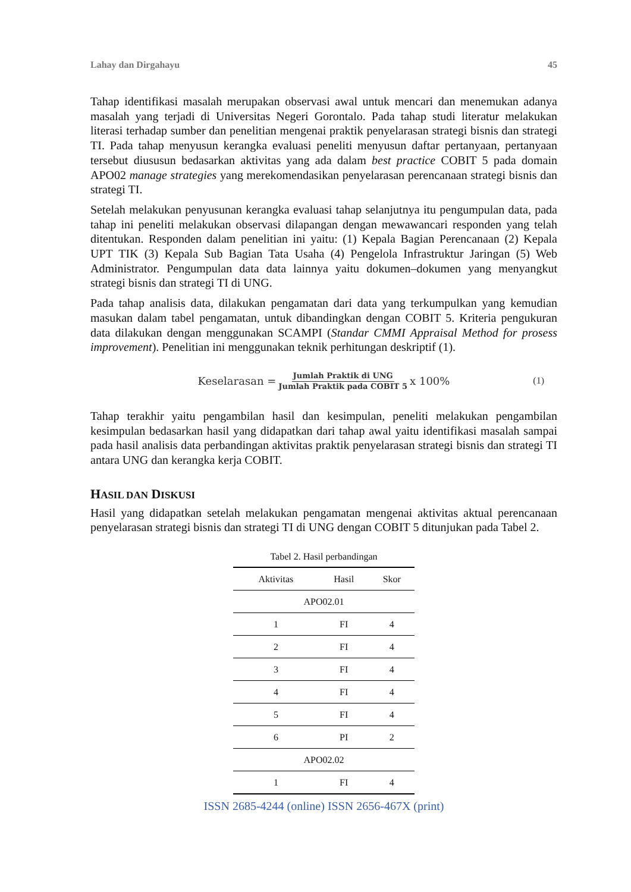Lahay dan Dirgahayu 45
Tahap identifikasi masalah merupakan observasi awal untuk mencari dan menemukan adanya masalah yang terjadi di Universitas Negeri Gorontalo. Pada tahap studi literatur melakukan literasi terhadap sumber dan penelitian mengenai praktik penyelarasan strategi bisnis dan strategi TI. Pada tahap menyusun kerangka evaluasi peneliti menyusun daftar pertanyaan, pertanyaan tersebut diususun bedasarkan aktivitas yang ada dalam best practice COBIT 5 pada domain APO02 manage strategies yang merekomendasikan penyelarasan perencanaan strategi bisnis dan strategi TI.
Setelah melakukan penyusunan kerangka evaluasi tahap selanjutnya itu pengumpulan data, pada tahap ini peneliti melakukan observasi dilapangan dengan mewawancari responden yang telah ditentukan. Responden dalam penelitian ini yaitu: (1) Kepala Bagian Perencanaan (2) Kepala UPT TIK (3) Kepala Sub Bagian Tata Usaha (4) Pengelola Infrastruktur Jaringan (5) Web Administrator. Pengumpulan data data lainnya yaitu dokumen–dokumen yang menyangkut strategi bisnis dan strategi TI di UNG.
Pada tahap analisis data, dilakukan pengamatan dari data yang terkumpulkan yang kemudian masukan dalam tabel pengamatan, untuk dibandingkan dengan COBIT 5. Kriteria pengukuran data dilakukan dengan menggunakan SCAMPI (Standar CMMI Appraisal Method for prosess improvement). Penelitian ini menggunakan teknik perhitungan deskriptif (1).
Keselarasan = Jumlah Praktik di UNG Jumlah Praktik pada COBIT 5 x 100% (1)
Tahap terakhir yaitu pengambilan hasil dan kesimpulan, peneliti melakukan pengambilan kesimpulan bedasarkan hasil yang didapatkan dari tahap awal yaitu identifikasi masalah sampai pada hasil analisis data perbandingan aktivitas praktik penyelarasan strategi bisnis dan strategi TI antara UNG dan kerangka kerja COBIT.
HASIL DAN DISKUSI
Hasil yang didapatkan setelah melakukan pengamatan mengenai aktivitas aktual perencanaan penyelarasan strategi bisnis dan strategi TI di UNG dengan COBIT 5 ditunjukan pada Tabel 2.
Tabel 2. Hasil perbandingan
| Aktivitas | Hasil | Skor |
| --- | --- | --- |
| APO02.01 | | |
| 1 | FI | 4 |
| 2 | FI | 4 |
| 3 | FI | 4 |
| 4 | FI | 4 |
| 5 | FI | 4 |
| 6 | PI | 2 |
| APO02.02 | | |
| 1 | FI | 4 |
ISSN 2685-4244 (online) ISSN 2656-467X (print)